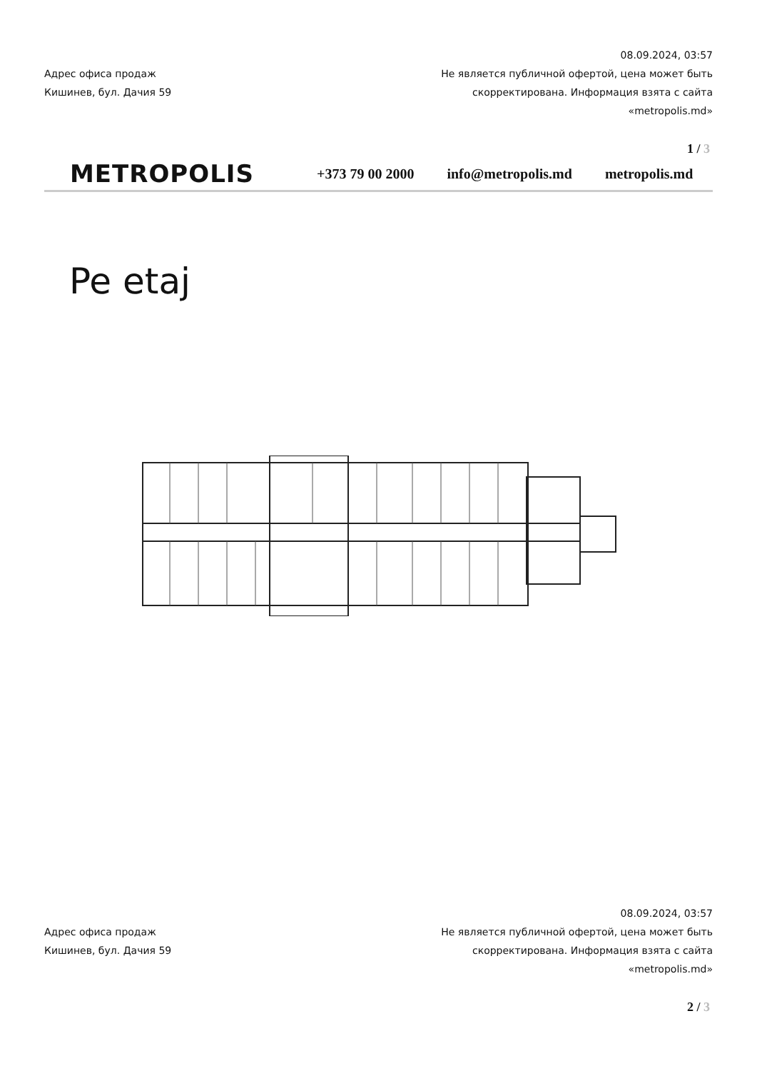Адрес офиса продаж
Кишинев, бул. Дачия 59
08.09.2024, 03:57
Не является публичной офертой, цена может быть скорректирована. Информация взята с сайта «metropolis.md»
1 / 3
METROPOLIS
+373 79 00 2000 info@metropolis.md metropolis.md
Pe etaj
Адрес офиса продаж
Кишинев, бул. Дачия 59
08.09.2024, 03:57
Не является публичной офертой, цена может быть скорректирована. Информация взята с сайта «metropolis.md»
2 / 3